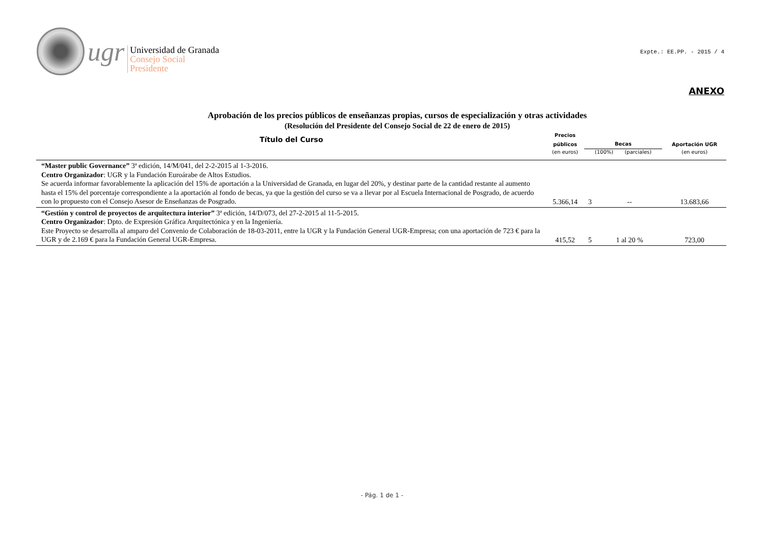ugr
Universidad de Granada
Consejo Social
Presidente
Expte.: EE.PP. - 2015 / 4
ANEXO
Aprobación de los precios públicos de enseñanzas propias, cursos de especialización y otras actividades
(Resolución del Presidente del Consejo Social de 22 de enero de 2015)
| Título del Curso | Precios públicos (en euros) | Becas (100%) (parciales) | | Aportación UGR (en euros) |
| --- | --- | --- | --- | --- |
| “Master public Governance” 3ª edición, 14/M/041, del 2-2-2015 al 1-3-2016. Centro Organizador : UGR y la Fundación Euroárabe de Altos Estudios. Se acuerda informar favorablemente la aplicación del 15% de aportación a la Universidad de Granada, en lugar del 20%, y destinar parte de la cantidad restante al aumento hasta el 15% del porcentaje correspondiente a la aportación al fondo de becas, ya que la gestión del curso se va a llevar por al Escuela Internacional de Posgrado, de acuerdo con lo propuesto con el Consejo Asesor de Enseñanzas de Posgrado. | 5.366,14 | 3 | -- | 13.683,66 |
| “Gestión y control de proyectos de arquitectura interior” 3ª edición, 14/D/073, del 27-2-2015 al 11-5-2015. Centro Organizador : Dpto. de Expresión Gráfica Arquitectónica y en la Ingeniería. Este Proyecto se desarrolla al amparo del Convenio de Colaboración de 18-03-2011, entre la UGR y la Fundación General UGR-Empresa; con una aportación de 723 € para la UGR y de 2.169 € para la Fundación General UGR-Empresa. | 415,52 | 5 | 1 al 20 % | 723,00 |
- Pág. 1 de 1 -